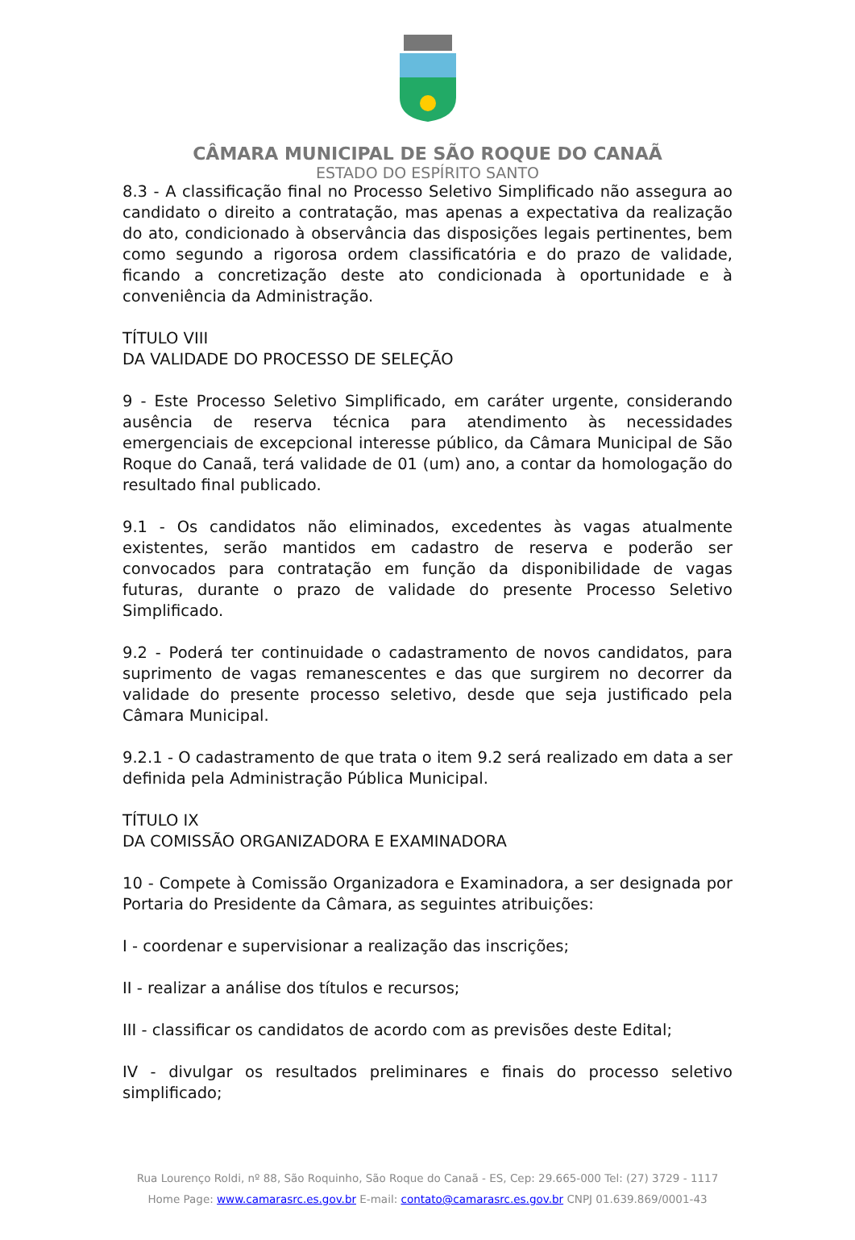CÂMARA MUNICIPAL DE SÃO ROQUE DO CANAÃ
ESTADO DO ESPÍRITO SANTO
8.3 - A classificação final no Processo Seletivo Simplificado não assegura ao candidato o direito a contratação, mas apenas a expectativa da realização do ato, condicionado à observância das disposições legais pertinentes, bem como segundo a rigorosa ordem classificatória e do prazo de validade, ficando a concretização deste ato condicionada à oportunidade e à conveniência da Administração.
TÍTULO VIII
DA VALIDADE DO PROCESSO DE SELEÇÃO
9 - Este Processo Seletivo Simplificado, em caráter urgente, considerando ausência de reserva técnica para atendimento às necessidades emergenciais de excepcional interesse público, da Câmara Municipal de São Roque do Canaã, terá validade de 01 (um) ano, a contar da homologação do resultado final publicado.
9.1 - Os candidatos não eliminados, excedentes às vagas atualmente existentes, serão mantidos em cadastro de reserva e poderão ser convocados para contratação em função da disponibilidade de vagas futuras, durante o prazo de validade do presente Processo Seletivo Simplificado.
9.2 - Poderá ter continuidade o cadastramento de novos candidatos, para suprimento de vagas remanescentes e das que surgirem no decorrer da validade do presente processo seletivo, desde que seja justificado pela Câmara Municipal.
9.2.1 - O cadastramento de que trata o item 9.2 será realizado em data a ser definida pela Administração Pública Municipal.
TÍTULO IX
DA COMISSÃO ORGANIZADORA E EXAMINADORA
10 - Compete à Comissão Organizadora e Examinadora, a ser designada por Portaria do Presidente da Câmara, as seguintes atribuições:
I - coordenar e supervisionar a realização das inscrições;
II - realizar a análise dos títulos e recursos;
III - classificar os candidatos de acordo com as previsões deste Edital;
IV - divulgar os resultados preliminares e finais do processo seletivo simplificado;
Rua Lourenço Roldi, nº 88, São Roquinho, São Roque do Canaã - ES, Cep: 29.665-000 Tel: (27) 3729 - 1117
Home Page: www.camarasrc.es.gov.br E-mail: contato@camarasrc.es.gov.br CNPJ 01.639.869/0001-43